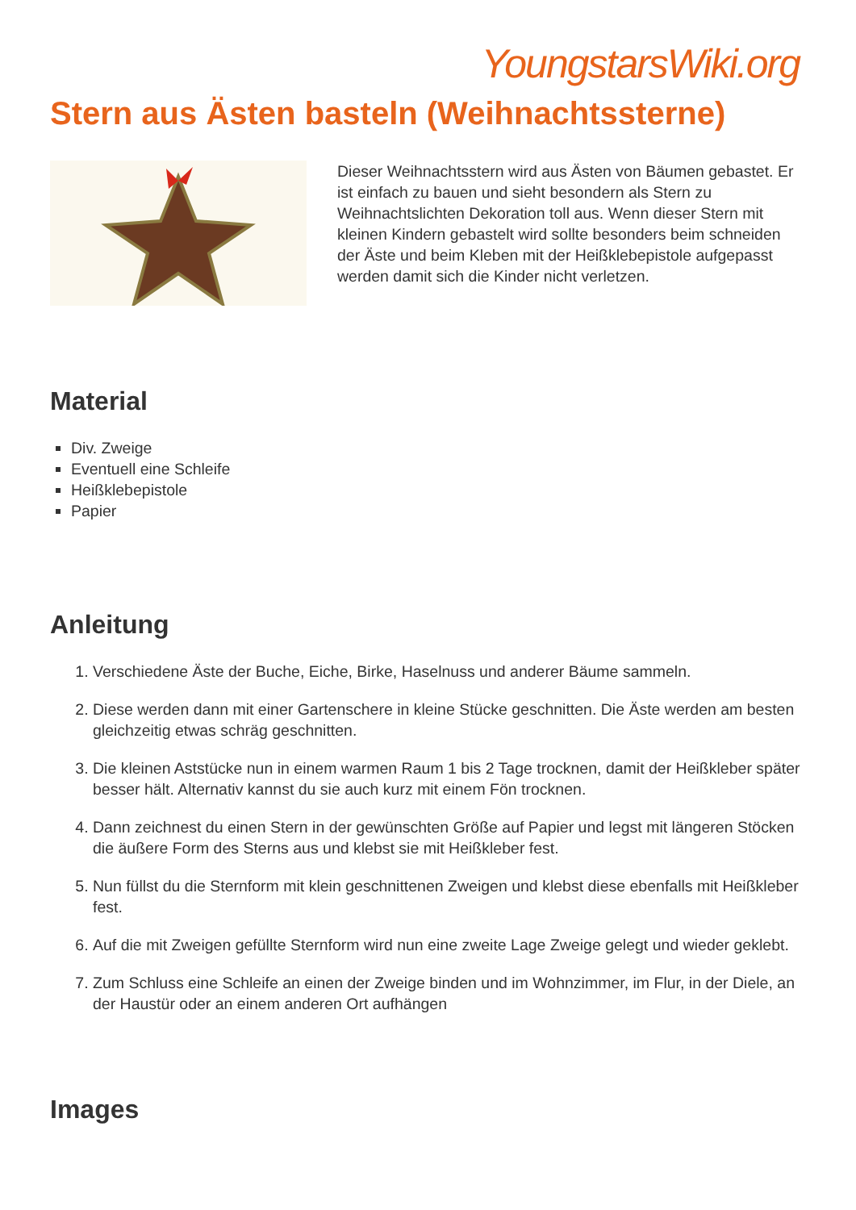YoungstarsWiki.org
Stern aus Ästen basteln (Weihnachtssterne)
Dieser Weihnachtsstern wird aus Ästen von Bäumen gebastet. Er ist einfach zu bauen und sieht besondern als Stern zu Weihnachtslichten Dekoration toll aus. Wenn dieser Stern mit kleinen Kindern gebastelt wird sollte besonders beim schneiden der Äste und beim Kleben mit der Heißklebepistole aufgepasst werden damit sich die Kinder nicht verletzen.
Material
Div. Zweige
Eventuell eine Schleife
Heißklebepistole
Papier
Anleitung
1. Verschiedene Äste der Buche, Eiche, Birke, Haselnuss und anderer Bäume sammeln.
2. Diese werden dann mit einer Gartenschere in kleine Stücke geschnitten. Die Äste werden am besten gleichzeitig etwas schräg geschnitten.
3. Die kleinen Aststücke nun in einem warmen Raum 1 bis 2 Tage trocknen, damit der Heißkleber später besser hält. Alternativ kannst du sie auch kurz mit einem Fön trocknen.
4. Dann zeichnest du einen Stern in der gewünschten Größe auf Papier und legst mit längeren Stöcken die äußere Form des Sterns aus und klebst sie mit Heißkleber fest.
5. Nun füllst du die Sternform mit klein geschnittenen Zweigen und klebst diese ebenfalls mit Heißkleber fest.
6. Auf die mit Zweigen gefüllte Sternform wird nun eine zweite Lage Zweige gelegt und wieder geklebt.
7. Zum Schluss eine Schleife an einen der Zweige binden und im Wohnzimmer, im Flur, in der Diele, an der Haustür oder an einem anderen Ort aufhängen
Images